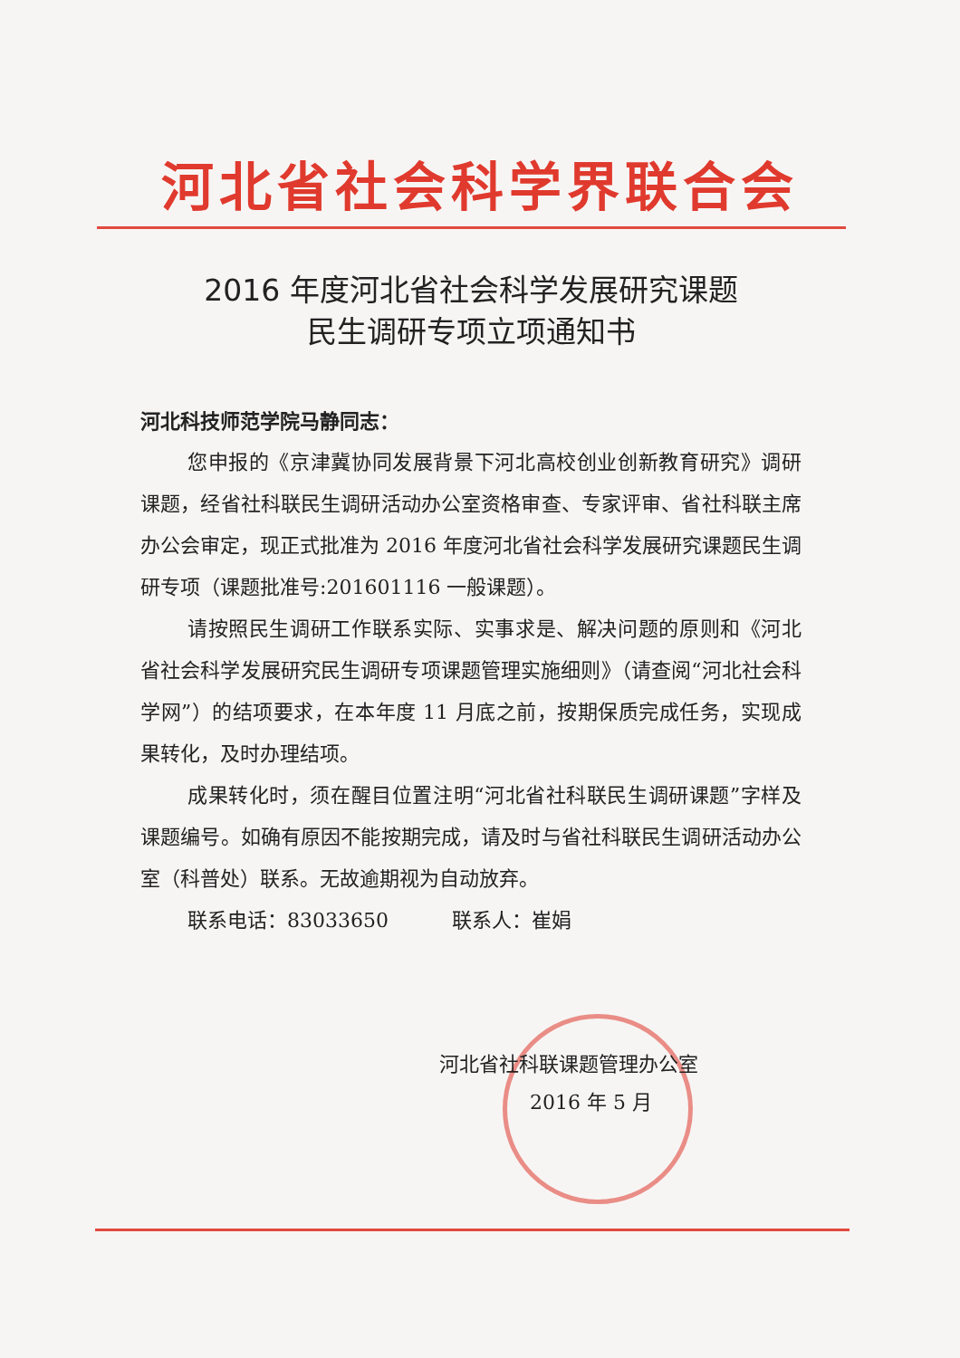河北省社会科学界联合会
2016 年度河北省社会科学发展研究课题
民生调研专项立项通知书
河北科技师范学院马静同志：
您申报的《京津冀协同发展背景下河北高校创业创新教育研究》调研课题，经省社科联民生调研活动办公室资格审查、专家评审、省社科联主席办公会审定，现正式批准为 2016 年度河北省社会科学发展研究课题民生调研专项（课题批准号:201601116 一般课题）。
请按照民生调研工作联系实际、实事求是、解决问题的原则和《河北省社会科学发展研究民生调研专项课题管理实施细则》（请查阅“河北社会科学网”）的结项要求，在本年度 11 月底之前，按期保质完成任务，实现成果转化，及时办理结项。
成果转化时，须在醒目位置注明“河北省社科联民生调研课题”字样及课题编号。如确有原因不能按期完成，请及时与省社科联民生调研活动办公室（科普处）联系。无故逾期视为自动放弃。
联系电话：83033650 联系人：崔娟
河北省社科联课题管理办公室
2016 年 5 月